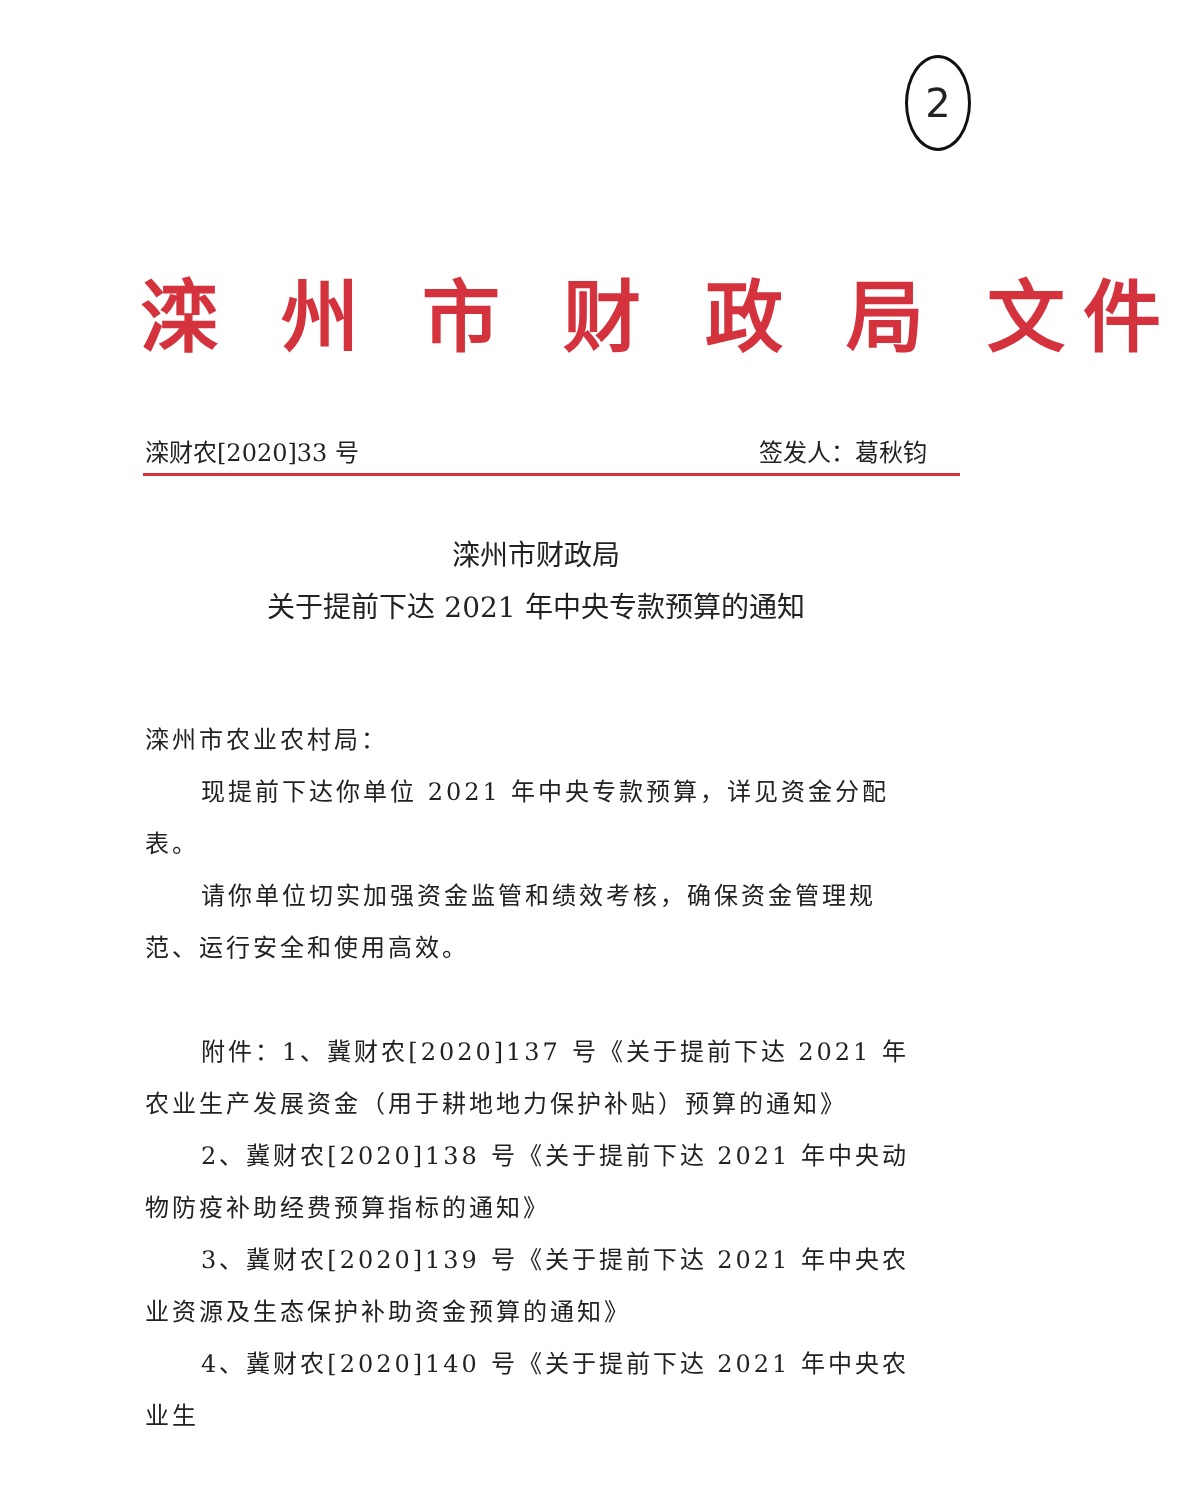2
滦 州 市 财 政 局 文件
滦财农[2020]33 号 签发人：葛秋钧
滦州市财政局
关于提前下达 2021 年中央专款预算的通知
滦州市农业农村局：
现提前下达你单位 2021 年中央专款预算，详见资金分配表。
请你单位切实加强资金监管和绩效考核，确保资金管理规范、运行安全和使用高效。
附件：1、冀财农[2020]137 号《关于提前下达 2021 年农业生产发展资金（用于耕地地力保护补贴）预算的通知》
2、冀财农[2020]138 号《关于提前下达 2021 年中央动物防疫补助经费预算指标的通知》
3、冀财农[2020]139 号《关于提前下达 2021 年中央农业资源及生态保护补助资金预算的通知》
4、冀财农[2020]140 号《关于提前下达 2021 年中央农业生